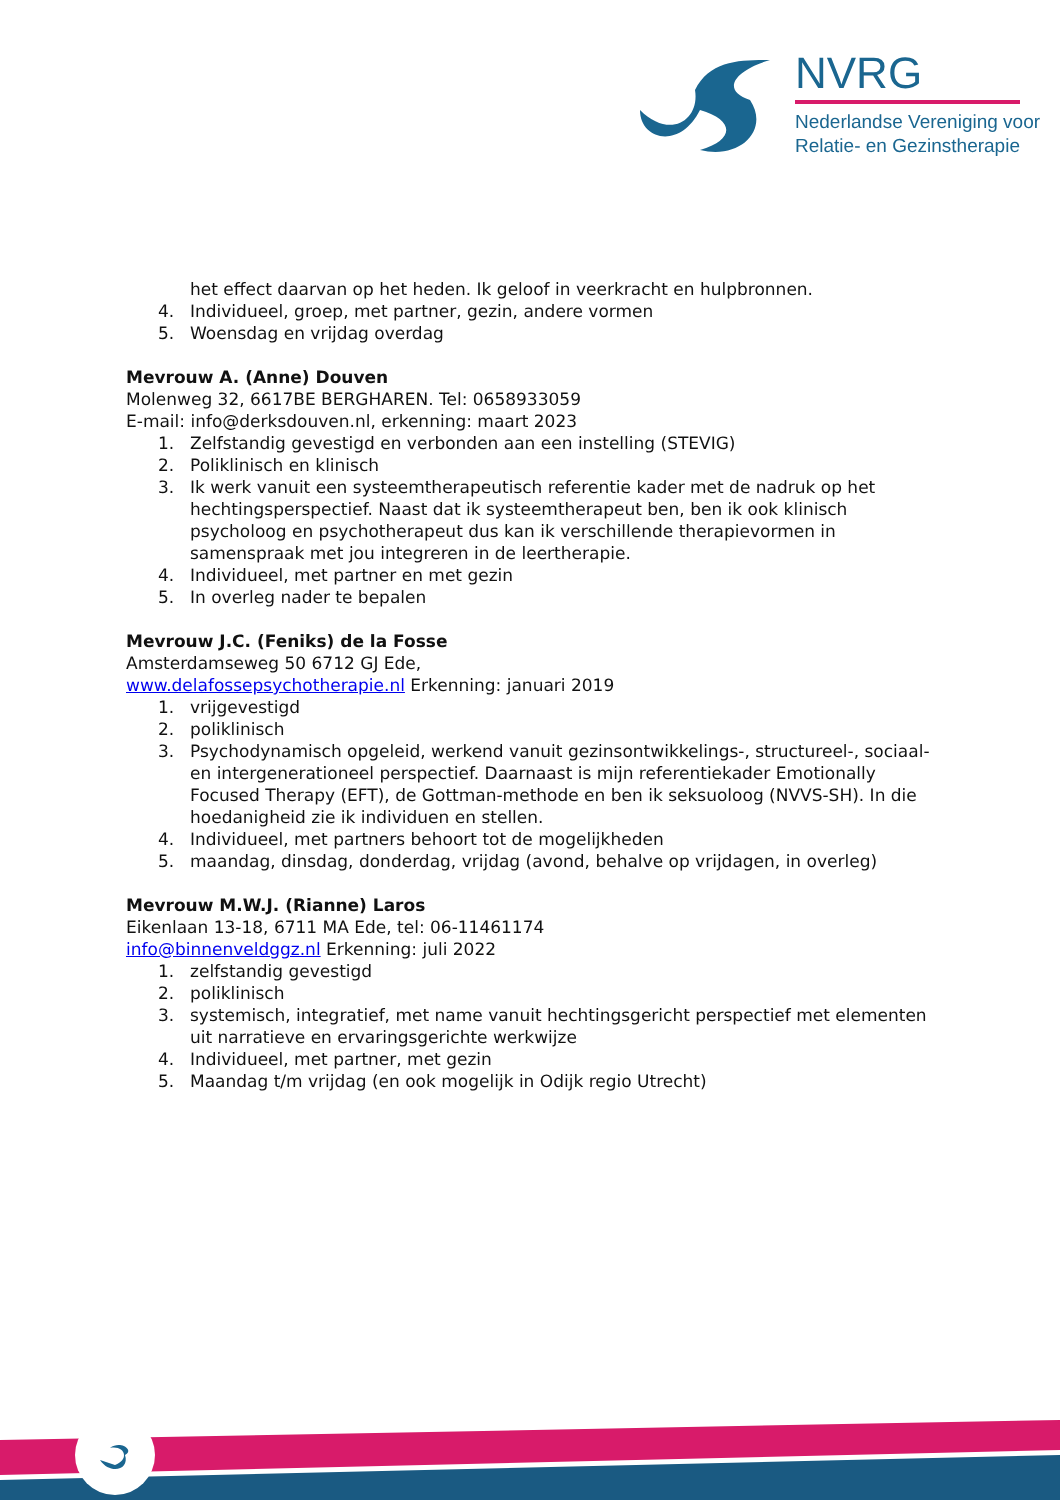NVRG
Nederlandse Vereniging voor
Relatie- en Gezinstherapie
het effect daarvan op het heden. Ik geloof in veerkracht en hulpbronnen.
4. Individueel, groep, met partner, gezin, andere vormen
5. Woensdag en vrijdag overdag
Mevrouw A. (Anne) Douven
Molenweg 32, 6617BE BERGHAREN. Tel: 0658933059
E-mail: info@derksdouven.nl, erkenning: maart 2023
1. Zelfstandig gevestigd en verbonden aan een instelling (STEVIG)
2. Poliklinisch en klinisch
3. Ik werk vanuit een systeemtherapeutisch referentie kader met de nadruk op het hechtingsperspectief. Naast dat ik systeemtherapeut ben, ben ik ook klinisch psycholoog en psychotherapeut dus kan ik verschillende therapievormen in samenspraak met jou integreren in de leertherapie.
4. Individueel, met partner en met gezin
5. In overleg nader te bepalen
Mevrouw J.C. (Feniks) de la Fosse
Amsterdamseweg 50 6712 GJ Ede,
www.delafossepsychotherapie.nl Erkenning: januari 2019
1. vrijgevestigd
2. poliklinisch
3. Psychodynamisch opgeleid, werkend vanuit gezinsontwikkelings-, structureel-, sociaal- en intergenerationeel perspectief. Daarnaast is mijn referentiekader Emotionally Focused Therapy (EFT), de Gottman-methode en ben ik seksuoloog (NVVS-SH). In die hoedanigheid zie ik individuen en stellen.
4. Individueel, met partners behoort tot de mogelijkheden
5. maandag, dinsdag, donderdag, vrijdag (avond, behalve op vrijdagen, in overleg)
Mevrouw M.W.J. (Rianne) Laros
Eikenlaan 13-18, 6711 MA Ede, tel: 06-11461174
info@binnenveldggz.nl Erkenning: juli 2022
1. zelfstandig gevestigd
2. poliklinisch
3. systemisch, integratief, met name vanuit hechtingsgericht perspectief met elementen uit narratieve en ervaringsgerichte werkwijze
4. Individueel, met partner, met gezin
5. Maandag t/m vrijdag (en ook mogelijk in Odijk regio Utrecht)